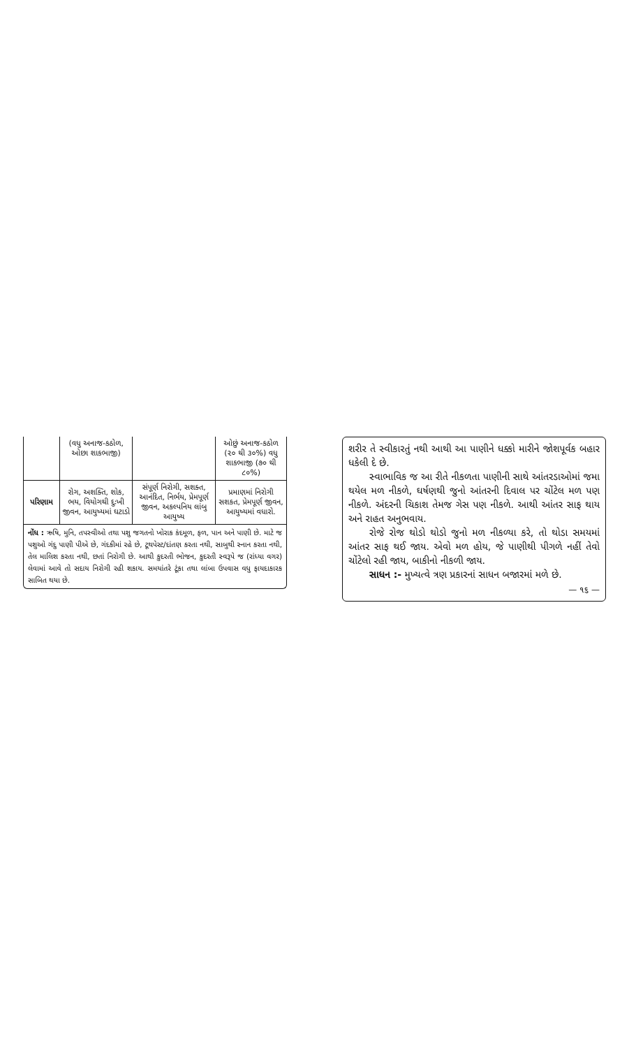| | (વધુ અનાજ-કઠોળ, ઓછા શાકભાજી) | | ઓછું અનાજ-કઠોળ (૨૦ થી ૩૦%) વધુ શાકભાજી (૭૦ થી ૮૦%) |
| પરિણામ | રોગ, અશક્તિ, શોક, ભય, વિયોગથી દુઃખી જીવન, આયુષ્યમાં ઘટાડો | સંપૂર્ણ નિરોગી, સશક્ત, આનંદિત, નિર્ભય, પ્રેમપૂર્ણ જીવન, અકલ્પનિય લાંબુ આયુષ્ય | પ્રમાણમાં નિરોગી સશકત, પ્રેમપૂર્ણ જીવન, આયુષ્યમાં વધારો. |
નોંધ : ઋષિ, મુનિ, તપસ્વીઓ તથા પશુ જગતનો ખોરાક કંદમૂળ, ફળ, પાન અને પાણી છે. માટે જ પશુઓ ગંદુ પાણી પીએ છે, ગંદકીમાં રહે છે, ટૂથપેસ્ટ/દાંતણ કરતા નથી, સાબુથી સ્નાન કરતા નથી, તેલ માલિશ કરતા નથી, છતાં નિરોગી છે. આથી કુદરતી ભોજન, કુદરતી સ્વરૂપે જ (રાંધ્યા વગર) લેવામાં આવે તો સદાય નિરોગી રહી શકાય. સમયાંતરે ટૂંકા તથા લાંબા ઉપવાસ વધુ ફાયદાકારક સાબિત થયા છે.
શરીર તે સ્વીકારતું નથી આથી આ પાણીને ધક્કો મારીને જોશપૂર્વક બહાર ધકેલી દે છે.
સ્વાભાવિક જ આ રીતે નીકળતા પાણીની સાથે આંતરડાઓમાં જમા થયેલ મળ નીકળે, ઘર્ષણથી જુનો આંતરની દિવાલ પર ચોંટેલ મળ પણ નીકળે. અંદરની ચિકાશ તેમજ ગેસ પણ નીકળે. આથી આંતર સાફ થાય અને રાહત અનુભવાય.
રોજે રોજ થોડો થોડો જુનો મળ નીકળ્યા કરે, તો થોડા સમયમાં આંતર સાફ થઈ જાય. એવો મળ હોય, જે પાણીથી પીગળે નહીં તેવો ચોંટેલો રહી જાય, બાકીનો નીકળી જાય.
સાધન :- મુખ્યત્વે ત્રણ પ્રકારનાં સાધન બજારમાં મળે છે.
— ૧૬ —